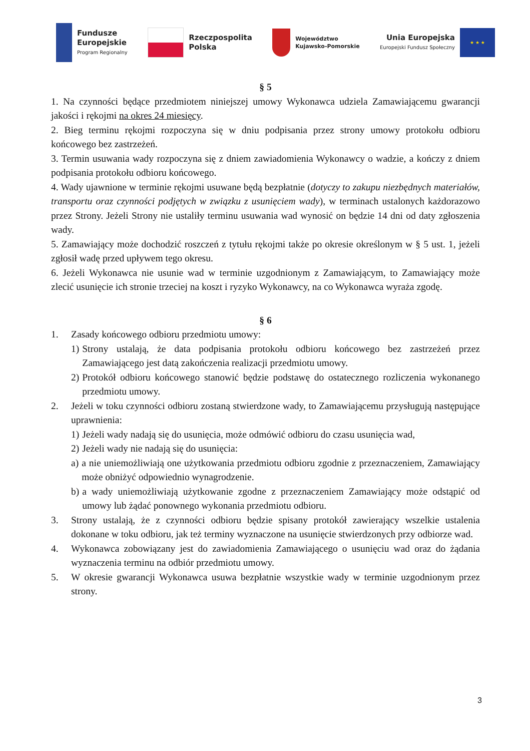Fundusze
Europejskie
Program Regionalny
Rzeczpospolita
Polska
Województwo
Kujawsko-Pomorskie
Unia Europejska
Europejski Fundusz Społeczny
★ ★ ★
§ 5
1. Na czynności będące przedmiotem niniejszej umowy Wykonawca udziela Zamawiającemu gwarancji jakości i rękojmi na okres 24 miesięcy.
2. Bieg terminu rękojmi rozpoczyna się w dniu podpisania przez strony umowy protokołu odbioru końcowego bez zastrzeżeń.
3. Termin usuwania wady rozpoczyna się z dniem zawiadomienia Wykonawcy o wadzie, a kończy z dniem podpisania protokołu odbioru końcowego.
4. Wady ujawnione w terminie rękojmi usuwane będą bezpłatnie (dotyczy to zakupu niezbędnych materiałów, transportu oraz czynności podjętych w związku z usunięciem wady), w terminach ustalonych każdorazowo przez Strony. Jeżeli Strony nie ustaliły terminu usuwania wad wynosić on będzie 14 dni od daty zgłoszenia wady.
5. Zamawiający może dochodzić roszczeń z tytułu rękojmi także po okresie określonym w § 5 ust. 1, jeżeli zgłosił wadę przed upływem tego okresu.
6. Jeżeli Wykonawca nie usunie wad w terminie uzgodnionym z Zamawiającym, to Zamawiający może zlecić usunięcie ich stronie trzeciej na koszt i ryzyko Wykonawcy, na co Wykonawca wyraża zgodę.
§ 6
1. Zasady końcowego odbioru przedmiotu umowy:
1) Strony ustalają, że data podpisania protokołu odbioru końcowego bez zastrzeżeń przez Zamawiającego jest datą zakończenia realizacji przedmiotu umowy.
2) Protokół odbioru końcowego stanowić będzie podstawę do ostatecznego rozliczenia wykonanego przedmiotu umowy.
2. Jeżeli w toku czynności odbioru zostaną stwierdzone wady, to Zamawiającemu przysługują następujące uprawnienia:
1) Jeżeli wady nadają się do usunięcia, może odmówić odbioru do czasu usunięcia wad,
2) Jeżeli wady nie nadają się do usunięcia:
a) a nie uniemożliwiają one użytkowania przedmiotu odbioru zgodnie z przeznaczeniem, Zamawiający może obniżyć odpowiednio wynagrodzenie.
b) a wady uniemożliwiają użytkowanie zgodne z przeznaczeniem Zamawiający może odstąpić od umowy lub żądać ponownego wykonania przedmiotu odbioru.
3. Strony ustalają, że z czynności odbioru będzie spisany protokół zawierający wszelkie ustalenia dokonane w toku odbioru, jak też terminy wyznaczone na usunięcie stwierdzonych przy odbiorze wad.
4. Wykonawca zobowiązany jest do zawiadomienia Zamawiającego o usunięciu wad oraz do żądania wyznaczenia terminu na odbiór przedmiotu umowy.
5. W okresie gwarancji Wykonawca usuwa bezpłatnie wszystkie wady w terminie uzgodnionym przez strony.
3